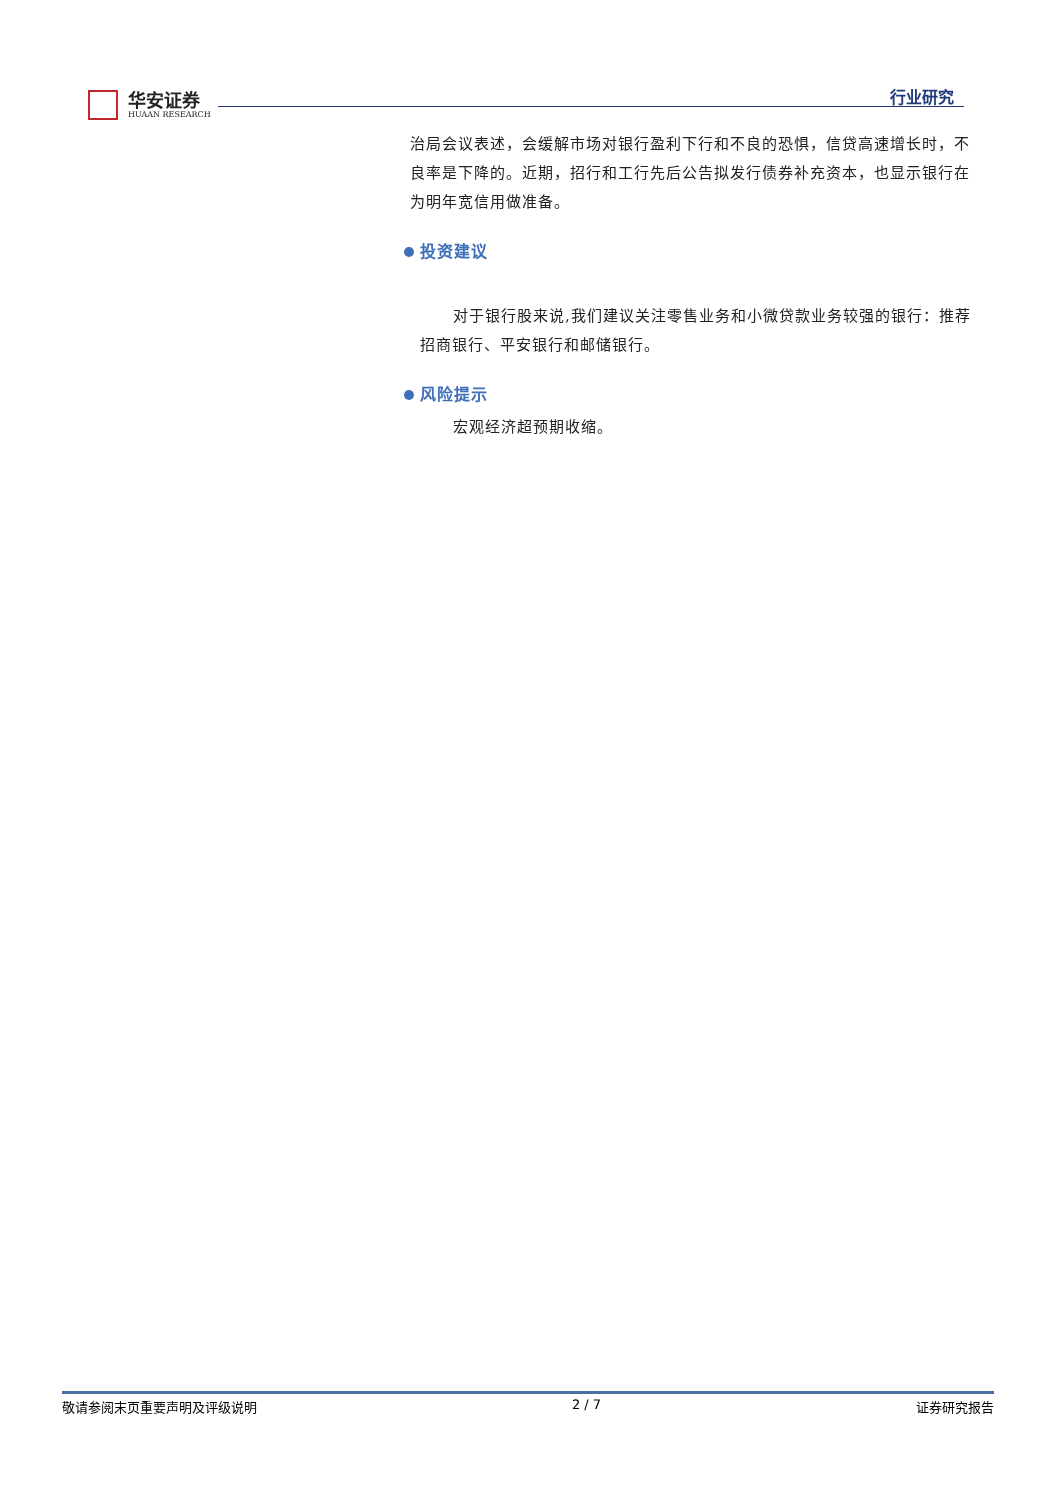华安证券
HUAAN RESEARCH
行业研究
治局会议表述，会缓解市场对银行盈利下行和不良的恐惧，信贷高速增长时，不良率是下降的。近期，招行和工行先后公告拟发行债券补充资本，也显示银行在为明年宽信用做准备。
投资建议
对于银行股来说,我们建议关注零售业务和小微贷款业务较强的银行：推荐招商银行、平安银行和邮储银行。
风险提示
宏观经济超预期收缩。
敬请参阅末页重要声明及评级说明 2 / 7 证券研究报告